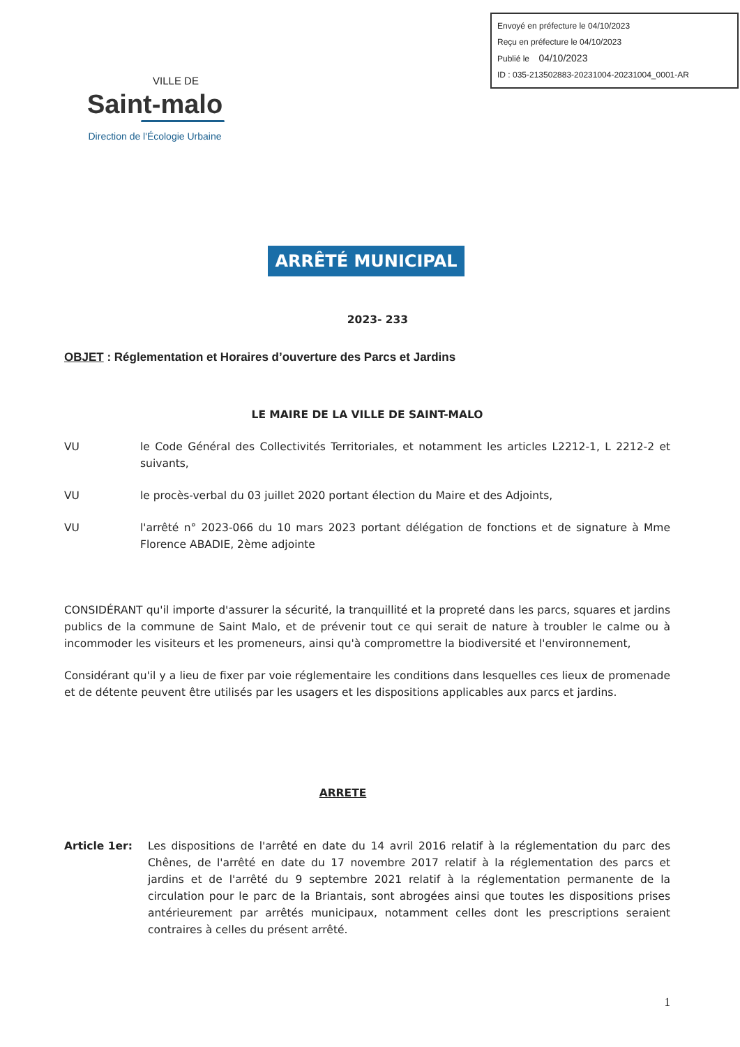Envoyé en préfecture le 04/10/2023
Reçu en préfecture le 04/10/2023
Publié le 04/10/2023
ID : 035-213502883-20231004-20231004_0001-AR
VILLE DE
Saint-malo
Direction de l'Écologie Urbaine
ARRÊTÉ MUNICIPAL
2023- 233
OBJET : Réglementation et Horaires d’ouverture des Parcs et Jardins
LE MAIRE DE LA VILLE DE SAINT-MALO
VU le Code Général des Collectivités Territoriales, et notamment les articles L2212-1, L 2212-2 et suivants,
VU le procès-verbal du 03 juillet 2020 portant élection du Maire et des Adjoints,
VU l'arrêté n° 2023-066 du 10 mars 2023 portant délégation de fonctions et de signature à Mme Florence ABADIE, 2ème adjointe
CONSIDÉRANT qu'il importe d'assurer la sécurité, la tranquillité et la propreté dans les parcs, squares et jardins publics de la commune de Saint Malo, et de prévenir tout ce qui serait de nature à troubler le calme ou à incommoder les visiteurs et les promeneurs, ainsi qu'à compromettre la biodiversité et l'environnement,
Considérant qu'il y a lieu de fixer par voie réglementaire les conditions dans lesquelles ces lieux de promenade et de détente peuvent être utilisés par les usagers et les dispositions applicables aux parcs et jardins.
ARRETE
Article 1er: Les dispositions de l'arrêté en date du 14 avril 2016 relatif à la réglementation du parc des Chênes, de l'arrêté en date du 17 novembre 2017 relatif à la réglementation des parcs et jardins et de l'arrêté du 9 septembre 2021 relatif à la réglementation permanente de la circulation pour le parc de la Briantais, sont abrogées ainsi que toutes les dispositions prises antérieurement par arrêtés municipaux, notamment celles dont les prescriptions seraient contraires à celles du présent arrêté.
1